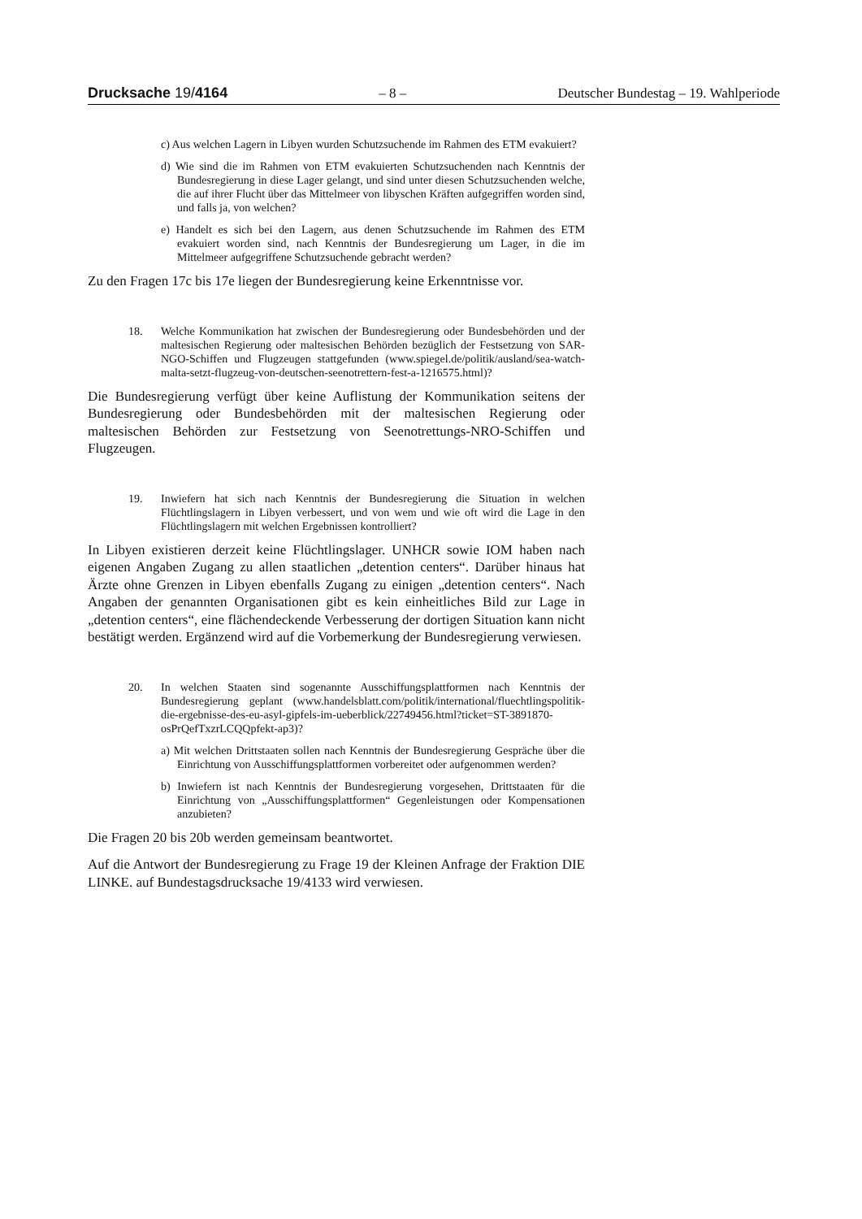Drucksache 19/4164 – 8 – Deutscher Bundestag – 19. Wahlperiode
c) Aus welchen Lagern in Libyen wurden Schutzsuchende im Rahmen des ETM evakuiert?
d) Wie sind die im Rahmen von ETM evakuierten Schutzsuchenden nach Kenntnis der Bundesregierung in diese Lager gelangt, und sind unter diesen Schutzsuchenden welche, die auf ihrer Flucht über das Mittelmeer von libyschen Kräften aufgegriffen worden sind, und falls ja, von welchen?
e) Handelt es sich bei den Lagern, aus denen Schutzsuchende im Rahmen des ETM evakuiert worden sind, nach Kenntnis der Bundesregierung um Lager, in die im Mittelmeer aufgegriffene Schutzsuchende gebracht werden?
Zu den Fragen 17c bis 17e liegen der Bundesregierung keine Erkenntnisse vor.
18. Welche Kommunikation hat zwischen der Bundesregierung oder Bundesbehörden und der maltesischen Regierung oder maltesischen Behörden bezüglich der Festsetzung von SAR-NGO-Schiffen und Flugzeugen stattgefunden (www.spiegel.de/politik/ausland/sea-watch-malta-setzt-flugzeug-von-deutschen-seenotrettern-fest-a-1216575.html)?
Die Bundesregierung verfügt über keine Auflistung der Kommunikation seitens der Bundesregierung oder Bundesbehörden mit der maltesischen Regierung oder maltesischen Behörden zur Festsetzung von Seenotrettungs-NRO-Schiffen und Flugzeugen.
19. Inwiefern hat sich nach Kenntnis der Bundesregierung die Situation in welchen Flüchtlingslagern in Libyen verbessert, und von wem und wie oft wird die Lage in den Flüchtlingslagern mit welchen Ergebnissen kontrolliert?
In Libyen existieren derzeit keine Flüchtlingslager. UNHCR sowie IOM haben nach eigenen Angaben Zugang zu allen staatlichen „detention centers“. Darüber hinaus hat Ärzte ohne Grenzen in Libyen ebenfalls Zugang zu einigen „detention centers“. Nach Angaben der genannten Organisationen gibt es kein einheitliches Bild zur Lage in „detention centers“, eine flächendeckende Verbesserung der dortigen Situation kann nicht bestätigt werden. Ergänzend wird auf die Vorbemerkung der Bundesregierung verwiesen.
20. In welchen Staaten sind sogenannte Ausschiffungsplattformen nach Kenntnis der Bundesregierung geplant (www.handelsblatt.com/politik/international/fluechtlingspolitik-die-ergebnisse-des-eu-asyl-gipfels-im-ueberblick/22749456.html?ticket=ST-3891870-osPrQefTxzrLCQQpfekt-ap3)?
a) Mit welchen Drittstaaten sollen nach Kenntnis der Bundesregierung Gespräche über die Einrichtung von Ausschiffungsplattformen vorbereitet oder aufgenommen werden?
b) Inwiefern ist nach Kenntnis der Bundesregierung vorgesehen, Drittstaaten für die Einrichtung von „Ausschiffungsplattformen“ Gegenleistungen oder Kompensationen anzubieten?
Die Fragen 20 bis 20b werden gemeinsam beantwortet.
Auf die Antwort der Bundesregierung zu Frage 19 der Kleinen Anfrage der Fraktion DIE LINKE. auf Bundestagsdrucksache 19/4133 wird verwiesen.